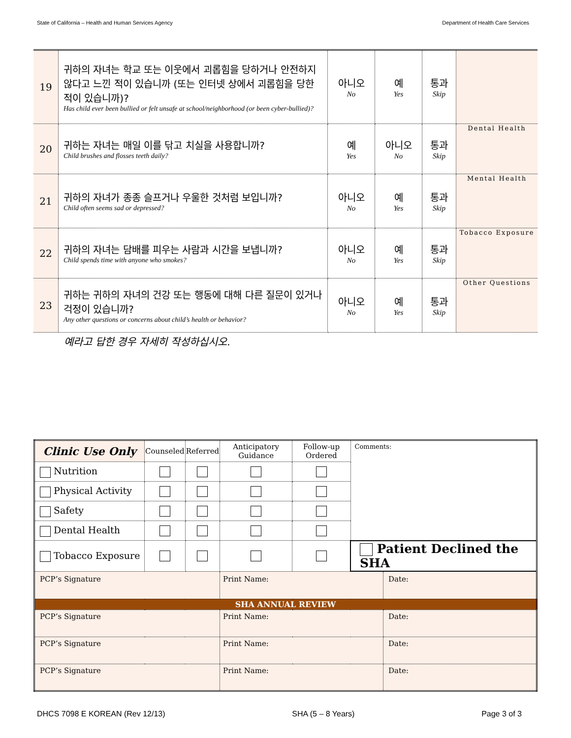State of California – Health and Human Services Agency Department of Health Care Services
| 19 | 귀하의 자녀는 학교 또는 이웃에서 괴롭힘을 당하거나 안전하지 않다고 느낀 적이 있습니까 (또는 인터넷 상에서 괴롭힘을 당한 적이 있습니까)? Has child ever been bullied or felt unsafe at school/neighborhood (or been cyber-bullied)? | 아니오 No | 예 Yes | 통과 Skip | |
| 20 | 귀하는 자녀는 매일 이를 닦고 치실을 사용합니까? Child brushes and flosses teeth daily? | 예 Yes | 아니오 No | 통과 Skip | Dental Health |
| 21 | 귀하의 자녀가 종종 슬프거나 우울한 것처럼 보입니까? Child often seems sad or depressed? | 아니오 No | 예 Yes | 통과 Skip | Mental Health |
| 22 | 귀하의 자녀는 담배를 피우는 사람과 시간을 보냅니까? Child spends time with anyone who smokes? | 아니오 No | 예 Yes | 통과 Skip | Tobacco Exposure |
| 23 | 귀하는 귀하의 자녀의 건강 또는 행동에 대해 다른 질문이 있거나 걱정이 있습니까? Any other questions or concerns about child’s health or behavior? | 아니오 No | 예 Yes | 통과 Skip | Other Questions |
예라고 답한 경우 자세히 작성하십시오.
| Clinic Use Only | Counseled | Referred | Anticipatory Guidance | Follow-up Ordered | Comments: | |
| --- | --- | --- | --- | --- | --- | --- |
| Nutrition | | | | | | |
| Physical Activity | | | | | | |
| Safety | | | | | | |
| Dental Health | | | | | | |
| Tobacco Exposure | | | | | Patient Declined the SHA | |
| PCP’s Signature | | | Print Name: | | | Date: |
| SHA ANNUAL REVIEW | | | | | | |
| PCP’s Signature | | | Print Name: | | | Date: |
| PCP’s Signature | | | Print Name: | | | Date: |
| PCP’s Signature | | | Print Name: | | | Date: |
DHCS 7098 E KOREAN (Rev 12/13) SHA (5 – 8 Years) Page 3 of 3